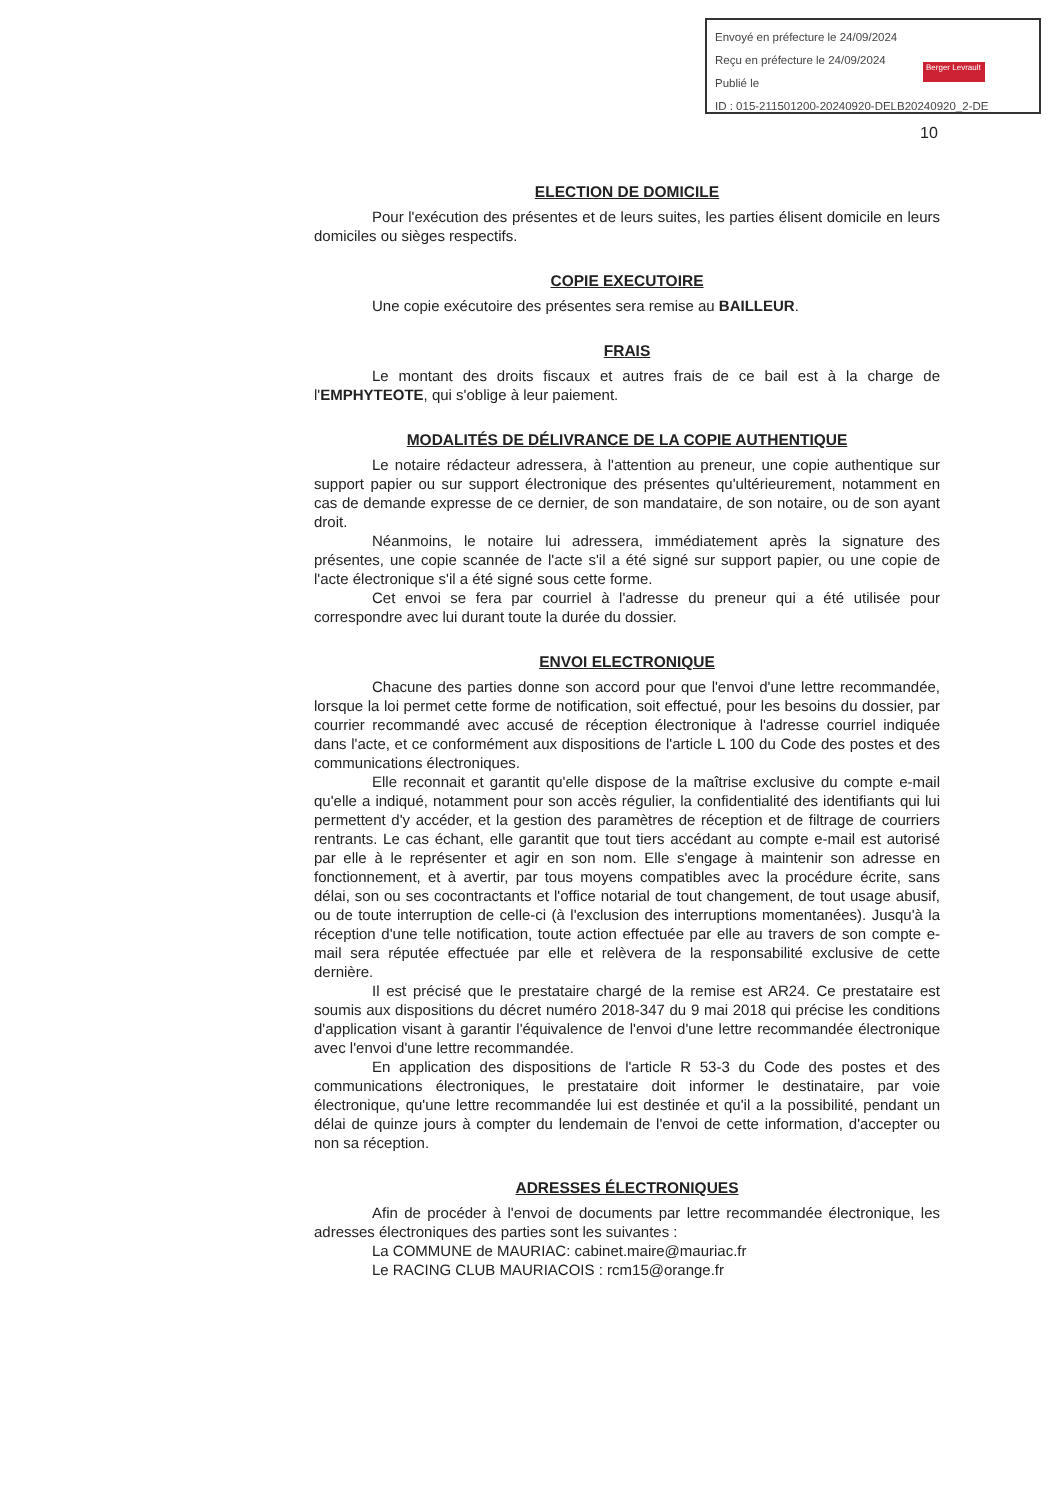Envoyé en préfecture le 24/09/2024
Reçu en préfecture le 24/09/2024
Publié le
ID : 015-211501200-20240920-DELB20240920_2-DE
Berger Levrault
10
ELECTION DE DOMICILE
Pour l'exécution des présentes et de leurs suites, les parties élisent domicile en leurs domiciles ou sièges respectifs.
COPIE EXECUTOIRE
Une copie exécutoire des présentes sera remise au BAILLEUR.
FRAIS
Le montant des droits fiscaux et autres frais de ce bail est à la charge de l'EMPHYTEOTE, qui s'oblige à leur paiement.
MODALITÉS DE DÉLIVRANCE DE LA COPIE AUTHENTIQUE
Le notaire rédacteur adressera, à l'attention au preneur, une copie authentique sur support papier ou sur support électronique des présentes qu'ultérieurement, notamment en cas de demande expresse de ce dernier, de son mandataire, de son notaire, ou de son ayant droit.
Néanmoins, le notaire lui adressera, immédiatement après la signature des présentes, une copie scannée de l'acte s'il a été signé sur support papier, ou une copie de l'acte électronique s'il a été signé sous cette forme.
Cet envoi se fera par courriel à l'adresse du preneur qui a été utilisée pour correspondre avec lui durant toute la durée du dossier.
ENVOI ELECTRONIQUE
Chacune des parties donne son accord pour que l'envoi d'une lettre recommandée, lorsque la loi permet cette forme de notification, soit effectué, pour les besoins du dossier, par courrier recommandé avec accusé de réception électronique à l'adresse courriel indiquée dans l'acte, et ce conformément aux dispositions de l'article L 100 du Code des postes et des communications électroniques.
Elle reconnait et garantit qu'elle dispose de la maîtrise exclusive du compte e-mail qu'elle a indiqué, notamment pour son accès régulier, la confidentialité des identifiants qui lui permettent d'y accéder, et la gestion des paramètres de réception et de filtrage de courriers rentrants. Le cas échant, elle garantit que tout tiers accédant au compte e-mail est autorisé par elle à le représenter et agir en son nom. Elle s'engage à maintenir son adresse en fonctionnement, et à avertir, par tous moyens compatibles avec la procédure écrite, sans délai, son ou ses cocontractants et l'office notarial de tout changement, de tout usage abusif, ou de toute interruption de celle-ci (à l'exclusion des interruptions momentanées). Jusqu'à la réception d'une telle notification, toute action effectuée par elle au travers de son compte e-mail sera réputée effectuée par elle et relèvera de la responsabilité exclusive de cette dernière.
Il est précisé que le prestataire chargé de la remise est AR24. Ce prestataire est soumis aux dispositions du décret numéro 2018-347 du 9 mai 2018 qui précise les conditions d'application visant à garantir l'équivalence de l'envoi d'une lettre recommandée électronique avec l'envoi d'une lettre recommandée.
En application des dispositions de l'article R 53-3 du Code des postes et des communications électroniques, le prestataire doit informer le destinataire, par voie électronique, qu'une lettre recommandée lui est destinée et qu'il a la possibilité, pendant un délai de quinze jours à compter du lendemain de l'envoi de cette information, d'accepter ou non sa réception.
ADRESSES ÉLECTRONIQUES
Afin de procéder à l'envoi de documents par lettre recommandée électronique, les adresses électroniques des parties sont les suivantes :
La COMMUNE de MAURIAC: cabinet.maire@mauriac.fr
Le RACING CLUB MAURIACOIS : rcm15@orange.fr